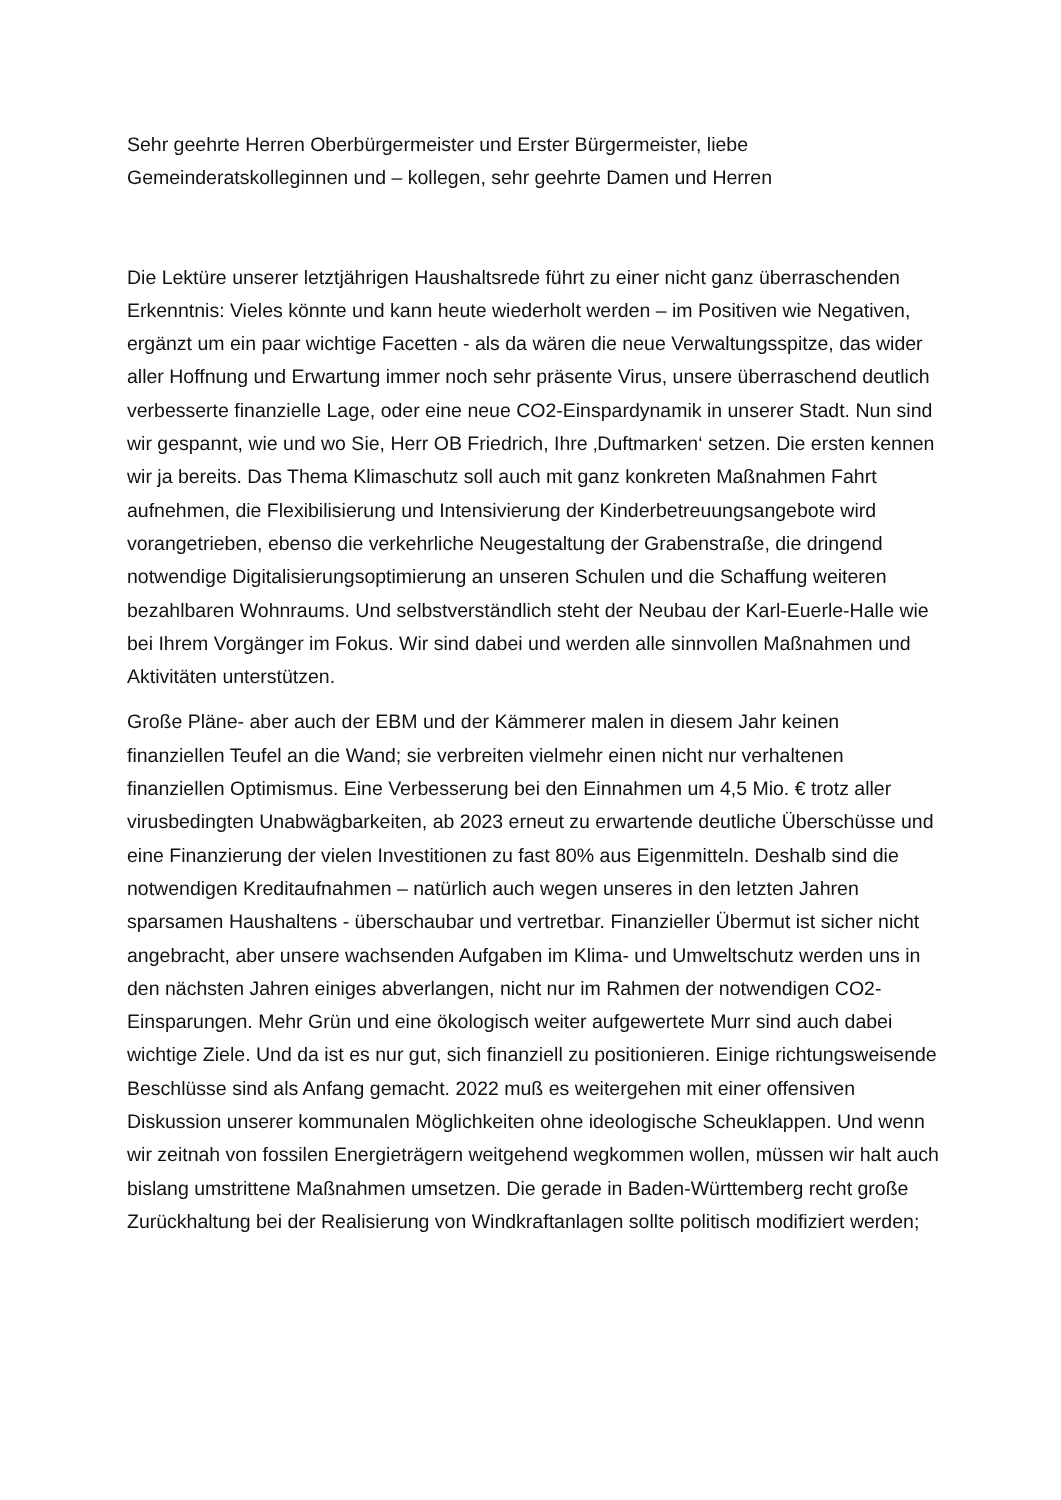Sehr geehrte Herren Oberbürgermeister und Erster Bürgermeister, liebe Gemeinderatskolleginnen und – kollegen, sehr geehrte Damen und Herren
Die Lektüre unserer letztjährigen Haushaltsrede führt zu einer nicht ganz überraschenden Erkenntnis: Vieles könnte und kann heute wiederholt werden – im Positiven wie Negativen, ergänzt um ein paar wichtige Facetten - als da wären die neue Verwaltungsspitze, das wider aller Hoffnung und Erwartung immer noch sehr präsente Virus, unsere überraschend deutlich verbesserte finanzielle Lage, oder eine neue CO2-Einspardynamik in unserer Stadt. Nun sind wir gespannt, wie und wo Sie, Herr OB Friedrich, Ihre ‚Duftmarken‘ setzen. Die ersten kennen wir ja bereits. Das Thema Klimaschutz soll auch mit ganz konkreten Maßnahmen Fahrt aufnehmen, die Flexibilisierung und Intensivierung der Kinderbetreuungsangebote wird vorangetrieben, ebenso die verkehrliche Neugestaltung der Grabenstraße, die dringend notwendige Digitalisierungsoptimierung an unseren Schulen und die Schaffung weiteren bezahlbaren Wohnraums. Und selbstverständlich steht der Neubau der Karl-Euerle-Halle wie bei Ihrem Vorgänger im Fokus. Wir sind dabei und werden alle sinnvollen Maßnahmen und Aktivitäten unterstützen.
Große Pläne- aber auch der EBM und der Kämmerer malen in diesem Jahr keinen finanziellen Teufel an die Wand; sie verbreiten vielmehr einen nicht nur verhaltenen finanziellen Optimismus. Eine Verbesserung bei den Einnahmen um 4,5 Mio. € trotz aller virusbedingten Unabwägbarkeiten, ab 2023 erneut zu erwartende deutliche Überschüsse und eine Finanzierung der vielen Investitionen zu fast 80% aus Eigenmitteln. Deshalb sind die notwendigen Kreditaufnahmen – natürlich auch wegen unseres in den letzten Jahren sparsamen Haushaltens - überschaubar und vertretbar. Finanzieller Übermut ist sicher nicht angebracht, aber unsere wachsenden Aufgaben im Klima- und Umweltschutz werden uns in den nächsten Jahren einiges abverlangen, nicht nur im Rahmen der notwendigen CO2-Einsparungen. Mehr Grün und eine ökologisch weiter aufgewertete Murr sind auch dabei wichtige Ziele. Und da ist es nur gut, sich finanziell zu positionieren. Einige richtungsweisende Beschlüsse sind als Anfang gemacht. 2022 muß es weitergehen mit einer offensiven Diskussion unserer kommunalen Möglichkeiten ohne ideologische Scheuklappen. Und wenn wir zeitnah von fossilen Energieträgern weitgehend wegkommen wollen, müssen wir halt auch bislang umstrittene Maßnahmen umsetzen. Die gerade in Baden-Württemberg recht große Zurückhaltung bei der Realisierung von Windkraftanlagen sollte politisch modifiziert werden;